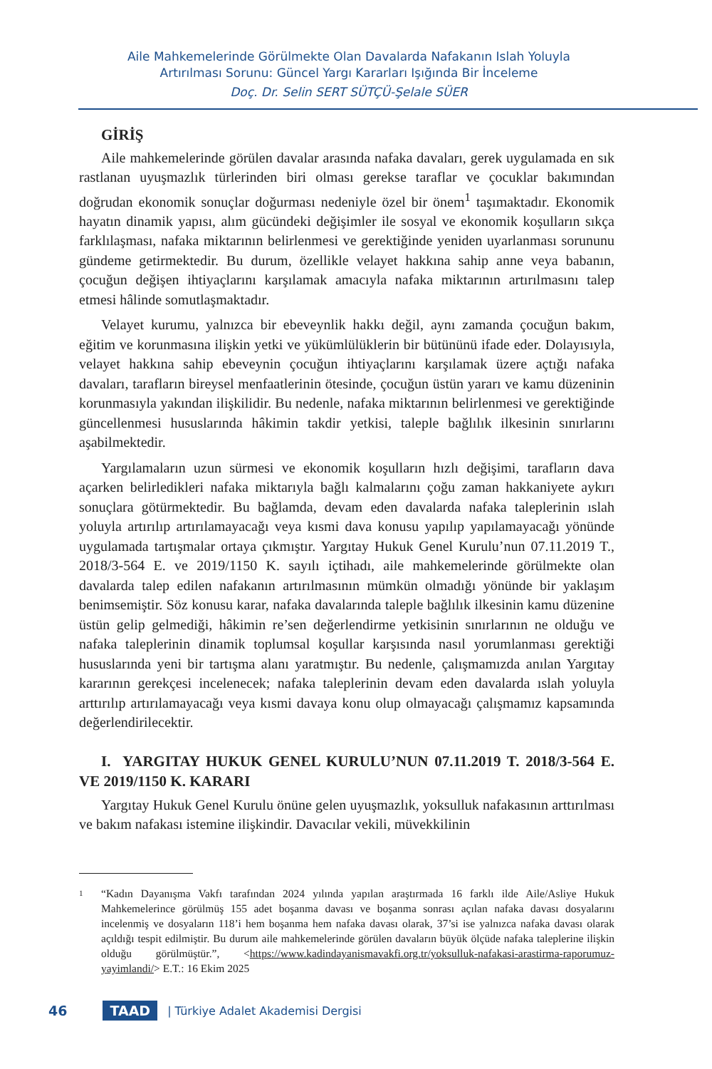Aile Mahkemelerinde Görülmekte Olan Davalarda Nafakanın Islah Yoluyla
Artırılması Sorunu: Güncel Yargı Kararları Işığında Bir İnceleme
Doç. Dr. Selin SERT SÜTÇÜ-Şelale SÜER
GİRİŞ
Aile mahkemelerinde görülen davalar arasında nafaka davaları, gerek uygulamada en sık rastlanan uyuşmazlık türlerinden biri olması gerekse taraflar ve çocuklar bakımından doğrudan ekonomik sonuçlar doğurması nedeniyle özel bir önem<sup>1</sup> taşımaktadır. Ekonomik hayatın dinamik yapısı, alım gücündeki değişimler ile sosyal ve ekonomik koşulların sıkça farklılaşması, nafaka miktarının belirlenmesi ve gerektiğinde yeniden uyarlanması sorununu gündeme getirmektedir. Bu durum, özellikle velayet hakkına sahip anne veya babanın, çocuğun değişen ihtiyaçlarını karşılamak amacıyla nafaka miktarının artırılmasını talep etmesi hâlinde somutlaşmaktadır.
Velayet kurumu, yalnızca bir ebeveynlik hakkı değil, aynı zamanda çocuğun bakım, eğitim ve korunmasına ilişkin yetki ve yükümlülüklerin bir bütününü ifade eder. Dolayısıyla, velayet hakkına sahip ebeveynin çocuğun ihtiyaçlarını karşılamak üzere açtığı nafaka davaları, tarafların bireysel menfaatlerinin ötesinde, çocuğun üstün yararı ve kamu düzeninin korunmasıyla yakından ilişkilidir. Bu nedenle, nafaka miktarının belirlenmesi ve gerektiğinde güncellenmesi hususlarında hâkimin takdir yetkisi, taleple bağlılık ilkesinin sınırlarını aşabilmektedir.
Yargılamaların uzun sürmesi ve ekonomik koşulların hızlı değişimi, tarafların dava açarken belirledikleri nafaka miktarıyla bağlı kalmalarını çoğu zaman hakkaniyete aykırı sonuçlara götürmektedir. Bu bağlamda, devam eden davalarda nafaka taleplerinin ıslah yoluyla artırılıp artırılamayacağı veya kısmi dava konusu yapılıp yapılamayacağı yönünde uygulamada tartışmalar ortaya çıkmıştır. Yargıtay Hukuk Genel Kurulu’nun 07.11.2019 T., 2018/3-564 E. ve 2019/1150 K. sayılı içtihadı, aile mahkemelerinde görülmekte olan davalarda talep edilen nafakanın artırılmasının mümkün olmadığı yönünde bir yaklaşım benimsemiştir. Söz konusu karar, nafaka davalarında taleple bağlılık ilkesinin kamu düzenine üstün gelip gelmediği, hâkimin re’sen değerlendirme yetkisinin sınırlarının ne olduğu ve nafaka taleplerinin dinamik toplumsal koşullar karşısında nasıl yorumlanması gerektiği hususlarında yeni bir tartışma alanı yaratmıştır. Bu nedenle, çalışmamızda anılan Yargıtay kararının gerekçesi incelenecek; nafaka taleplerinin devam eden davalarda ıslah yoluyla arttırılıp artırılamayacağı veya kısmi davaya konu olup olmayacağı çalışmamız kapsamında değerlendirilecektir.
I. YARGITAY HUKUK GENEL KURULU’NUN 07.11.2019 T. 2018/3-564 E. VE 2019/1150 K. KARARI
Yargıtay Hukuk Genel Kurulu önüne gelen uyuşmazlık, yoksulluk nafakasının arttırılması ve bakım nafakası istemine ilişkindir. Davacılar vekili, müvekkilinin
1 “Kadın Dayanışma Vakfı tarafından 2024 yılında yapılan araştırmada 16 farklı ilde Aile/Asliye Hukuk Mahkemelerince görülmüş 155 adet boşanma davası ve boşanma sonrası açılan nafaka davası dosyalarını incelenmiş ve dosyaların 118’i hem boşanma hem nafaka davası olarak, 37’si ise yalnızca nafaka davası olarak açıldığı tespit edilmiştir. Bu durum aile mahkemelerinde görülen davaların büyük ölçüde nafaka taleplerine ilişkin olduğu görülmüştür.”, <https://www.kadindayanismavakfi.org.tr/yoksulluk-nafakasi-arastirma-raporumuz-yayimlandi/> E.T.: 16 Ekim 2025
46 TAAD | Türkiye Adalet Akademisi Dergisi